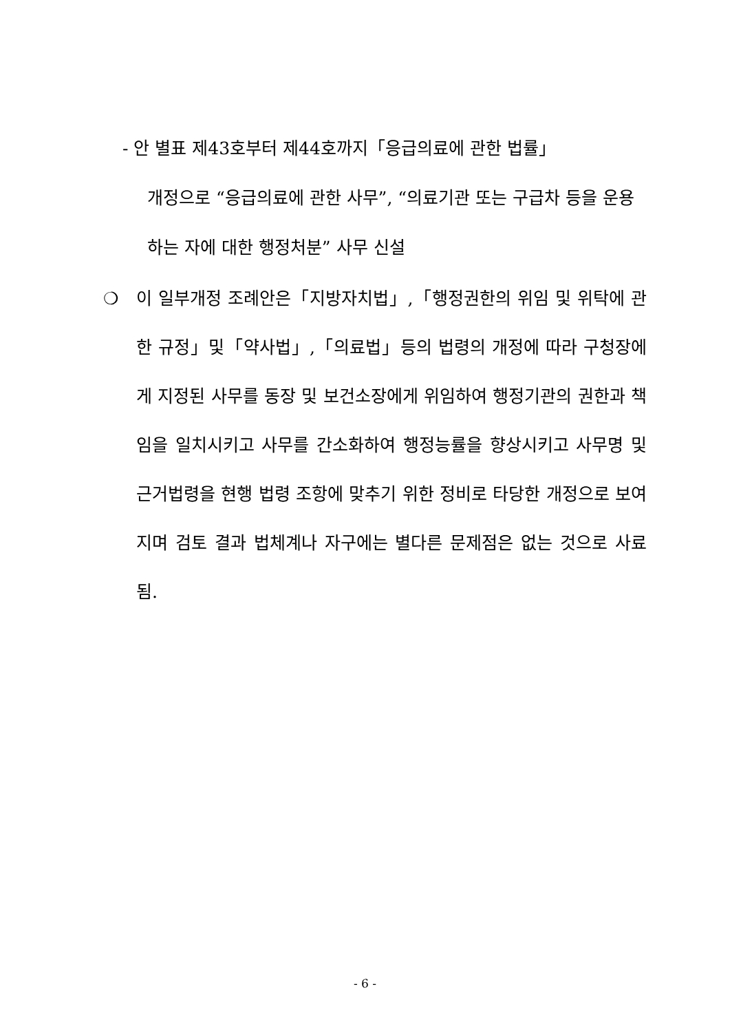- 안 별표 제43호부터 제44호까지「응급의료에 관한 법률」
개정으로 “응급의료에 관한 사무”, “의료기관 또는 구급차 등을 운용하는 자에 대한 행정처분” 사무 신설
❍ 이 일부개정 조례안은「지방자치법」,「행정권한의 위임 및 위탁에 관한 규정」및「약사법」,「의료법」등의 법령의 개정에 따라 구청장에게 지정된 사무를 동장 및 보건소장에게 위임하여 행정기관의 권한과 책임을 일치시키고 사무를 간소화하여 행정능률을 향상시키고 사무명 및 근거법령을 현행 법령 조항에 맞추기 위한 정비로 타당한 개정으로 보여지며 검토 결과 법체계나 자구에는 별다른 문제점은 없는 것으로 사료됨.
- 6 -